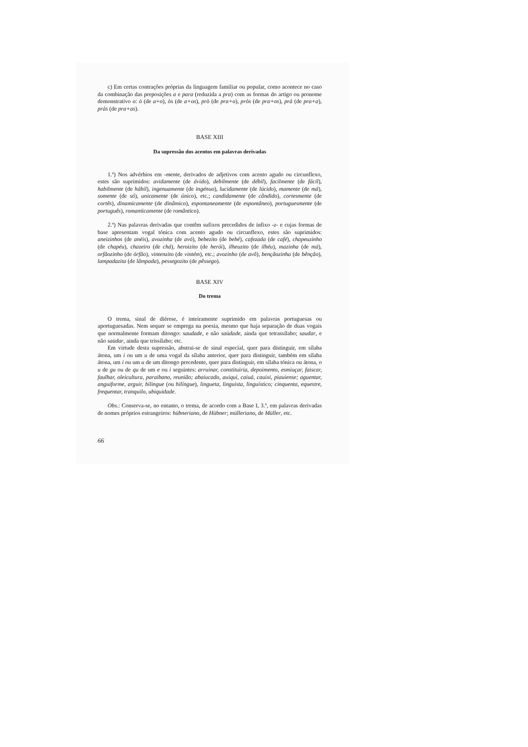c) Em certas contrações próprias da linguagem familiar ou popular, como acontece no caso da combinação das preposições a e para (reduzida a pra) com as formas do artigo ou pronome demonstrativo o: ò (de a+o), òs (de a+os), prò (de pra+o), pròs (de pra+os), prà (de pra+a), pràs (de pra+as).
BASE XIII
Da supressão dos acentos em palavras derivadas
1.º) Nos advérbios em -mente, derivados de adjetivos com acento agudo ou circunflexo, estes são suprimidos: avidamente (de ávido), debilmente (de débil), facilmente (de fácil), habilmente (de hábil), ingenuamente (de ingénuo), lucidamente (de lúcido), mamente (de má), somente (de só), unicamente (de único), etc.; candidamente (de cândido), cortesmente (de cortês), dinamicamente (de dinâmico), espontaneamente (de espontâneo), portuguesmente (de português), romanticamente (de romântico).
2.º) Nas palavras derivadas que contêm sufixos precedidos de infixo -z- e cujas formas de base apresentam vogal tónica com acento agudo ou circunflexo, estes são suprimidos: aneizinhos (de anéis), avozinha (de avó), bebezito (de bebé), cafezada (de café), chapeuzinho (de chapéu), chazeiro (de chá), heroizito (de herói), ilheuzito (de ilhéu), mazinha (de má), orfãozinho (de órfão), vintenzito (de vintém), etc.; avozinho (de avô), bençãozinha (de bênção), lampadazita (de lâmpada), pessegozito (de pêssego).
BASE XIV
Do trema
O trema, sinal de diérese, é inteiramente suprimido em palavras portuguesas ou aportuguesadas. Nem sequer se emprega na poesia, mesmo que haja separação de duas vogais que normalmente formam ditongo: saudade, e não saüdade, ainda que tetrassílabo; saudar, e não saüdar, ainda que trissílabo; etc.
Em virtude desta supressão, abstrai-se de sinal especial, quer para distinguir, em sílaba átona, um i ou um u de uma vogal da sílaba anterior, quer para distinguir, também em sílaba átona, um i ou um u de um ditongo precedente, quer para distinguir, em sílaba tónica ou átona, o u de gu ou de qu de um e ou i seguintes: arruinar, constituiria, depoimento, esmiuçar, faiscar, faulhar, oleicultura, paraibano, reunião; abaiucado, auiqui, caiuá, cauixi, piauiense; aguentar, anguiforme, arguir, bilingue (ou bilíngue), lingueta, linguista, linguístico; cinquenta, equestre, frequentar, tranquilo, ubiquidade.
Obs.: Conserva-se, no entanto, o trema, de acordo com a Base I, 3.º, em palavras derivadas de nomes próprios estrangeiros: hübneriano, de Hübner; mülleriano, de Müller, etc.
66